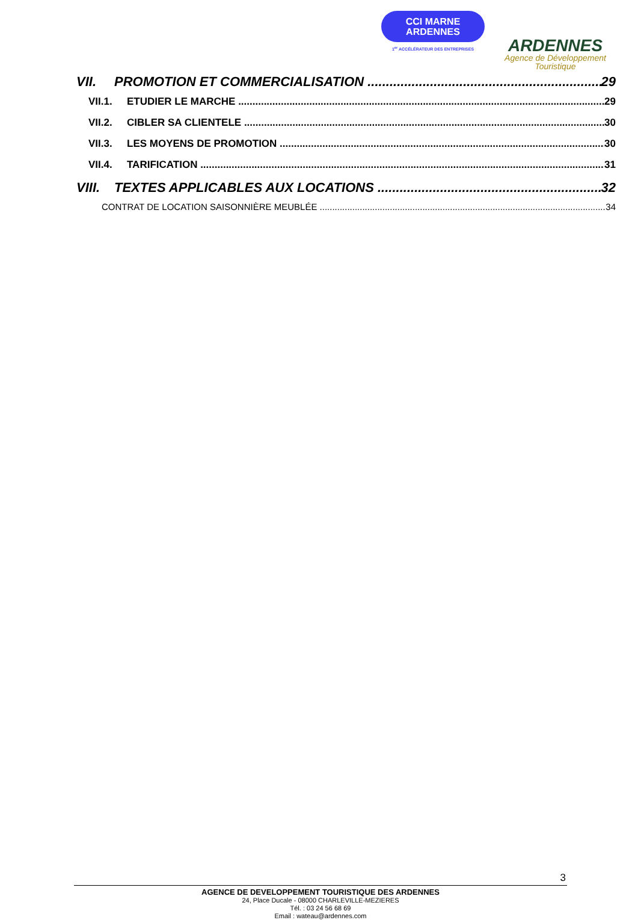CCI MARNE
ARDENNES
1<sup>er</sup> ACCÉLÉRATEUR DES ENTREPRISES
ARDENNES
Agence de Développement
Touristique
VII. PROMOTION ET COMMERCIALISATION 29
VII.1. ETUDIER LE MARCHE 29
VII.2. CIBLER SA CLIENTELE 30
VII.3. LES MOYENS DE PROMOTION 30
VII.4. TARIFICATION 31
VIII. TEXTES APPLICABLES AUX LOCATIONS 32
CONTRAT DE LOCATION SAISONNIÈRE MEUBLÉE 34
3
AGENCE DE DEVELOPPEMENT TOURISTIQUE DES ARDENNES
24, Place Ducale - 08000 CHARLEVILLE-MEZIERES
Tél. : 03 24 56 68 69
Email : wateau@ardennes.com